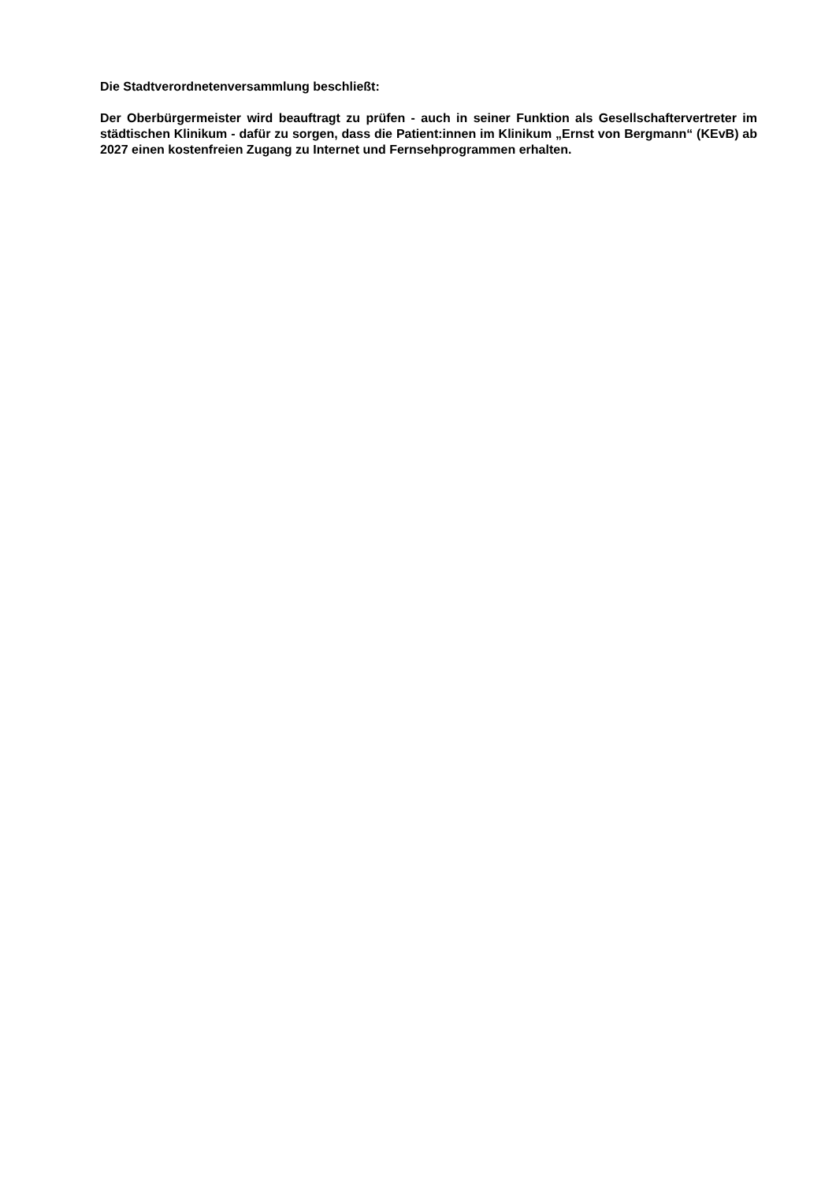Die Stadtverordnetenversammlung beschließt:
Der Oberbürgermeister wird beauftragt zu prüfen - auch in seiner Funktion als Gesellschaf­tervertreter im städtischen Klinikum - dafür zu sorgen, dass die Patient:innen im Klinikum „Ernst von Bergmann“ (KEvB) ab 2027 einen kostenfreien Zugang zu Internet und Fern­sehprogrammen erhalten.